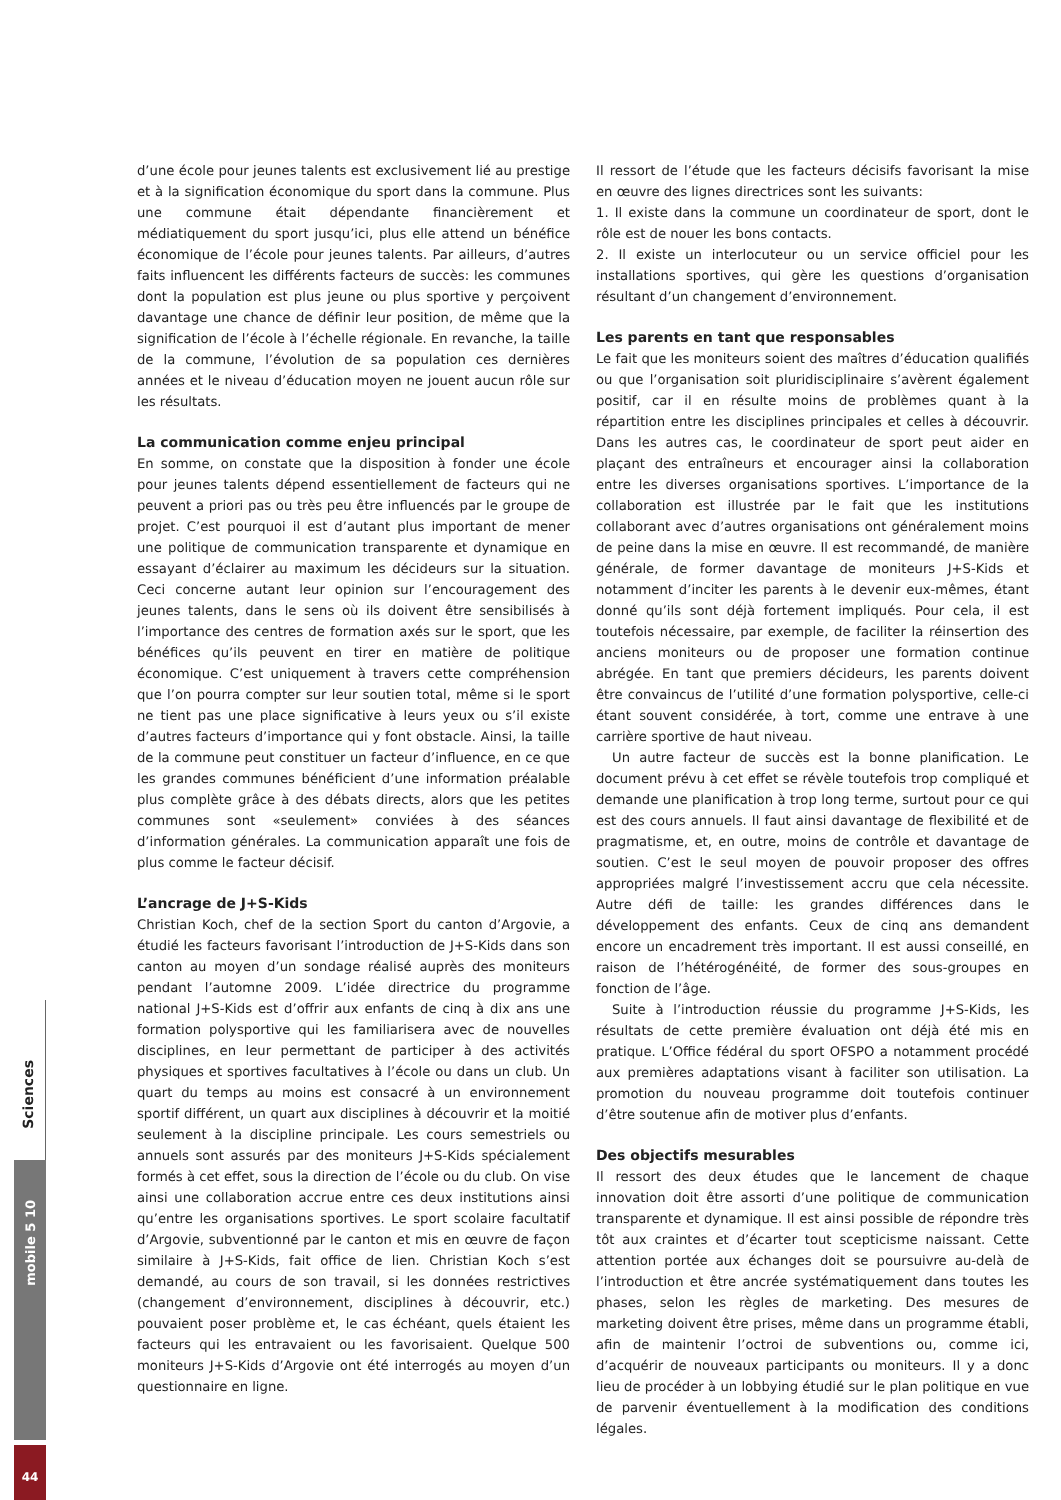d’une école pour jeunes talents est exclusivement lié au prestige et à la signification économique du sport dans la commune. Plus une commune était dépendante financièrement et médiatiquement du sport jusqu’ici, plus elle attend un bénéfice économique de l’école pour jeunes talents. Par ailleurs, d’autres faits influencent les différents facteurs de succès: les communes dont la population est plus jeune ou plus sportive y perçoivent davantage une chance de définir leur position, de même que la signification de l’école à l’échelle régionale. En revanche, la taille de la commune, l’évolution de sa population ces dernières années et le niveau d’éducation moyen ne jouent aucun rôle sur les résultats.
La communication comme enjeu principal
En somme, on constate que la disposition à fonder une école pour jeunes talents dépend essentiellement de facteurs qui ne peuvent a priori pas ou très peu être influencés par le groupe de projet. C’est pourquoi il est d’autant plus important de mener une politique de communication transparente et dynamique en essayant d’éclairer au maximum les décideurs sur la situation. Ceci concerne autant leur opinion sur l’encouragement des jeunes talents, dans le sens où ils doivent être sensibilisés à l’importance des centres de formation axés sur le sport, que les bénéfices qu’ils peuvent en tirer en matière de politique économique. C’est uniquement à travers cette compréhension que l’on pourra compter sur leur soutien total, même si le sport ne tient pas une place significative à leurs yeux ou s’il existe d’autres facteurs d’importance qui y font obstacle. Ainsi, la taille de la commune peut constituer un facteur d’influence, en ce que les grandes communes bénéficient d’une information préalable plus complète grâce à des débats directs, alors que les petites communes sont «seulement» conviées à des séances d’information générales. La communication apparaît une fois de plus comme le facteur décisif.
L’ancrage de J+S-Kids
Christian Koch, chef de la section Sport du canton d’Argovie, a étudié les facteurs favorisant l’introduction de J+S-Kids dans son canton au moyen d’un sondage réalisé auprès des moniteurs pendant l’automne 2009. L’idée directrice du programme national J+S-Kids est d’offrir aux enfants de cinq à dix ans une formation polysportive qui les familiarisera avec de nouvelles disciplines, en leur permettant de participer à des activités physiques et sportives facultatives à l’école ou dans un club. Un quart du temps au moins est consacré à un environnement sportif différent, un quart aux disciplines à découvrir et la moitié seulement à la discipline principale. Les cours semestriels ou annuels sont assurés par des moniteurs J+S-Kids spécialement formés à cet effet, sous la direction de l’école ou du club. On vise ainsi une collaboration accrue entre ces deux institutions ainsi qu’entre les organisations sportives. Le sport scolaire facultatif d’Argovie, subventionné par le canton et mis en œuvre de façon similaire à J+S-Kids, fait office de lien. Christian Koch s’est demandé, au cours de son travail, si les données restrictives (changement d’environnement, disciplines à découvrir, etc.) pouvaient poser problème et, le cas échéant, quels étaient les facteurs qui les entravaient ou les favorisaient. Quelque 500 moniteurs J+S-Kids d’Argovie ont été interrogés au moyen d’un questionnaire en ligne.
Il ressort de l’étude que les facteurs décisifs favorisant la mise en œuvre des lignes directrices sont les suivants:
1. Il existe dans la commune un coordinateur de sport, dont le rôle est de nouer les bons contacts.
2. Il existe un interlocuteur ou un service officiel pour les installations sportives, qui gère les questions d’organisation résultant d’un changement d’environnement.
Les parents en tant que responsables
Le fait que les moniteurs soient des maîtres d’éducation qualifiés ou que l’organisation soit pluridisciplinaire s’avèrent également positif, car il en résulte moins de problèmes quant à la répartition entre les disciplines principales et celles à découvrir. Dans les autres cas, le coordinateur de sport peut aider en plaçant des entraîneurs et encourager ainsi la collaboration entre les diverses organisations sportives. L’importance de la collaboration est illustrée par le fait que les institutions collaborant avec d’autres organisations ont généralement moins de peine dans la mise en œuvre. Il est recommandé, de manière générale, de former davantage de moniteurs J+S-Kids et notamment d’inciter les parents à le devenir eux-mêmes, étant donné qu’ils sont déjà fortement impliqués. Pour cela, il est toutefois nécessaire, par exemple, de faciliter la réinsertion des anciens moniteurs ou de proposer une formation continue abrégée. En tant que premiers décideurs, les parents doivent être convaincus de l’utilité d’une formation polysportive, celle-ci étant souvent considérée, à tort, comme une entrave à une carrière sportive de haut niveau.
Un autre facteur de succès est la bonne planification. Le document prévu à cet effet se révèle toutefois trop compliqué et demande une planification à trop long terme, surtout pour ce qui est des cours annuels. Il faut ainsi davantage de flexibilité et de pragmatisme, et, en outre, moins de contrôle et davantage de soutien. C’est le seul moyen de pouvoir proposer des offres appropriées malgré l’investissement accru que cela nécessite. Autre défi de taille: les grandes différences dans le développement des enfants. Ceux de cinq ans demandent encore un encadrement très important. Il est aussi conseillé, en raison de l’hétérogénéité, de former des sous-groupes en fonction de l’âge.
Suite à l’introduction réussie du programme J+S-Kids, les résultats de cette première évaluation ont déjà été mis en pratique. L’Office fédéral du sport OFSPO a notamment procédé aux premières adaptations visant à faciliter son utilisation. La promotion du nouveau programme doit toutefois continuer d’être soutenue afin de motiver plus d’enfants.
Des objectifs mesurables
Il ressort des deux études que le lancement de chaque innovation doit être assorti d’une politique de communication transparente et dynamique. Il est ainsi possible de répondre très tôt aux craintes et d’écarter tout scepticisme naissant. Cette attention portée aux échanges doit se poursuivre au-delà de l’introduction et être ancrée systématiquement dans toutes les phases, selon les règles de marketing. Des mesures de marketing doivent être prises, même dans un programme établi, afin de maintenir l’octroi de subventions ou, comme ici, d’acquérir de nouveaux participants ou moniteurs. Il y a donc lieu de procéder à un lobbying étudié sur le plan politique en vue de parvenir éventuellement à la modification des conditions légales.
Sciences
mobile 5 10
44